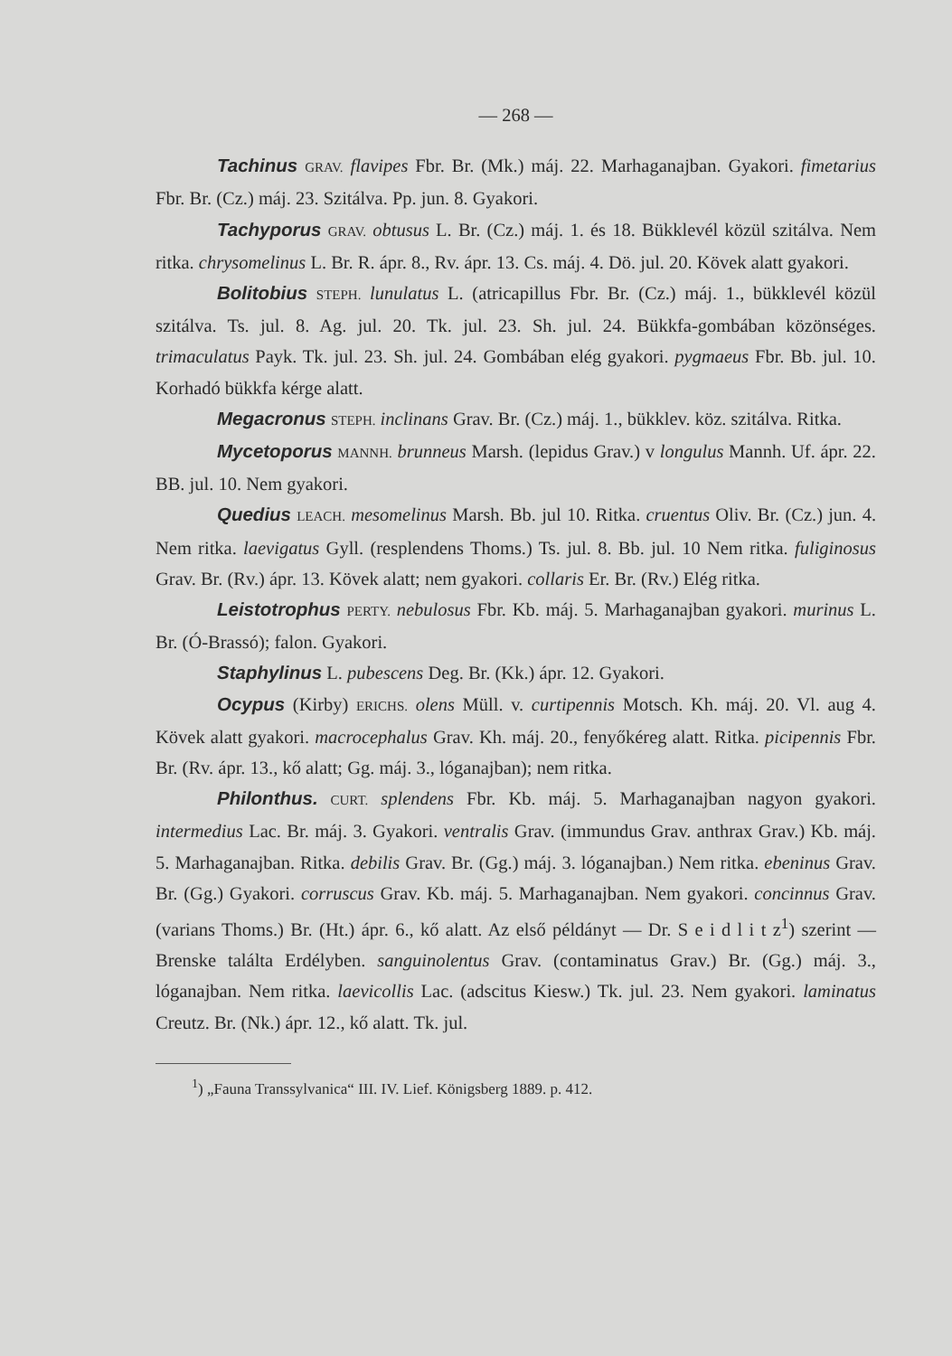— 268 —
Tachinus GRAV. flavipes Fbr. Br. (Mk.) máj. 22. Marhaganajban. Gyakori. fimetarius Fbr. Br. (Cz.) máj. 23. Szitálva. Pp. jun. 8. Gyakori.
Tachyporus GRAV. obtusus L. Br. (Cz.) máj. 1. és 18. Bükklevél közül szitálva. Nem ritka. chrysomelinus L. Br. R. ápr. 8., Rv. ápr. 13. Cs. máj. 4. Dö. jul. 20. Kövek alatt gyakori.
Bolitobius STEPH. lunulatus L. (atricapillus Fbr. Br. (Cz.) máj. 1., bükklevél közül szitálva. Ts. jul. 8. Ag. jul. 20. Tk. jul. 23. Sh. jul. 24. Bükkfa-gombában közönséges. trimaculatus Payk. Tk. jul. 23. Sh. jul. 24. Gombában elég gyakori. pygmaeus Fbr. Bb. jul. 10. Korhadó bükkfa kérge alatt.
Megacronus STEPH. inclinans Grav. Br. (Cz.) máj. 1., bükklev. köz. szitálva. Ritka.
Mycetoporus MANNH. brunneus Marsh. (lepidus Grav.) v longulus Mannh. Uf. ápr. 22. BB. jul. 10. Nem gyakori.
Quedius LEACH. mesomelinus Marsh. Bb. jul 10. Ritka. cruentus Oliv. Br. (Cz.) jun. 4. Nem ritka. laevigatus Gyll. (resplendens Thoms.) Ts. jul. 8. Bb. jul. 10 Nem ritka. fuliginosus Grav. Br. (Rv.) ápr. 13. Kövek alatt; nem gyakori. collaris Er. Br. (Rv.) Elég ritka.
Leistotrophus PERTY. nebulosus Fbr. Kb. máj. 5. Marhaganajban gyakori. murinus L. Br. (Ó-Brassó); falon. Gyakori.
Staphylinus L. pubescens Deg. Br. (Kk.) ápr. 12. Gyakori.
Ocypus (Kirby) ERICHS. olens Müll. v. curtipennis Motsch. Kh. máj. 20. Vl. aug 4. Kövek alatt gyakori. macrocephalus Grav. Kh. máj. 20., fenyőkéreg alatt. Ritka. picipennis Fbr. Br. (Rv. ápr. 13., kő alatt; Gg. máj. 3., lóganajban); nem ritka.
Philonthus. CURT. splendens Fbr. Kb. máj. 5. Marhaganajban nagyon gyakori. intermedius Lac. Br. máj. 3. Gyakori. ventralis Grav. (immundus Grav. anthrax Grav.) Kb. máj. 5. Marhaganajban. Ritka. debilis Grav. Br. (Gg.) máj. 3. lóganajban.) Nem ritka. ebeninus Grav. Br. (Gg.) Gyakori. corruscus Grav. Kb. máj. 5. Marhaganajban. Nem gyakori. concinnus Grav. (varians Thoms.) Br. (Ht.) ápr. 6., kő alatt. Az első példányt — Dr. S e i d l i t z<sup>1</sup>) szerint — Brenske találta Erdélyben. sanguinolentus Grav. (contaminatus Grav.) Br. (Gg.) máj. 3., lóganajban. Nem ritka. laevicollis Lac. (adscitus Kiesw.) Tk. jul. 23. Nem gyakori. laminatus Creutz. Br. (Nk.) ápr. 12., kő alatt. Tk. jul.
<sup>1</sup>) „Fauna Transsylvanica“ III. IV. Lief. Königsberg 1889. p. 412.